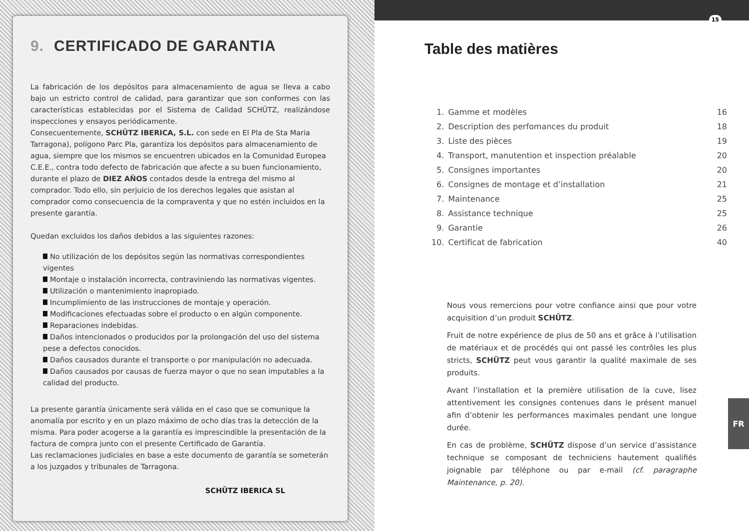9. CERTIFICADO DE GARANTIA
La fabricación de los depósitos para almacenamiento de agua se lleva a cabo bajo un estricto control de calidad, para garantizar que son conformes con las características establecidas por el Sistema de Calidad SCHÜTZ, realizándose inspecciones y ensayos periódicamente.
Consecuentemente, SCHÜTZ IBERICA, S.L. con sede en El Pla de Sta Maria Tarragona), polígono Parc Pla, garantiza los depósitos para almacenamiento de agua, siempre que los mismos se encuentren ubicados en la Comunidad Europea C.E.E., contra todo defecto de fabricación que afecte a su buen funcionamiento, durante el plazo de DIEZ AÑOS contados desde la entrega del mismo al comprador. Todo ello, sin perjuicio de los derechos legales que asistan al comprador como consecuencia de la compraventa y que no estén incluidos en la presente garantía.
Quedan excluidos los daños debidos a las siguientes razones:
No utilización de los depósitos según las normativas correspondientes vigentes
Montaje o instalación incorrecta, contraviniendo las normativas vigentes.
Utilización o mantenimiento inapropiado.
Incumplimiento de las instrucciones de montaje y operación.
Modificaciones efectuadas sobre el producto o en algún componente.
Reparaciones indebidas.
Daños intencionados o producidos por la prolongación del uso del sistema pese a defectos conocidos.
Daños causados durante el transporte o por manipulación no adecuada.
Daños causados por causas de fuerza mayor o que no sean imputables a la calidad del producto.
La presente garantía únicamente será válida en el caso que se comunique la anomalía por escrito y en un plazo máximo de ocho días tras la detección de la misma. Para poder acogerse a la garantía es imprescindible la presentación de la factura de compra junto con el presente Certificado de Garantía.
Las reclamaciones judiciales en base a este documento de garantía se someterán a los juzgados y tribunales de Tarragona.
SCHÜTZ IBERICA SL
15
Table des matières
| 1. | Gamme et modèles | 16 |
| 2. | Description des perfomances du produit | 18 |
| 3. | Liste des pièces | 19 |
| 4. | Transport, manutention et inspection préalable | 20 |
| 5. | Consignes importantes | 20 |
| 6. | Consignes de montage et d’installation | 21 |
| 7. | Maintenance | 25 |
| 8. | Assistance technique | 25 |
| 9. | Garantie | 26 |
| 10. | Certificat de fabrication | 40 |
Nous vous remercions pour votre confiance ainsi que pour votre acquisition d’un produit SCHÜTZ.
Fruit de notre expérience de plus de 50 ans et grâce à l’utilisation de matériaux et de procédés qui ont passé les contrôles les plus stricts, SCHÜTZ peut vous garantir la qualité maximale de ses produits.
Avant l’installation et la première utilisation de la cuve, lisez attentivement les consignes contenues dans le présent manuel afin d’obtenir les performances maximales pendant une longue durée.
En cas de problème, SCHÜTZ dispose d’un service d’assistance technique se composant de techniciens hautement qualifiés joignable par téléphone ou par e-mail (cf. paragraphe Maintenance, p. 20).
FR